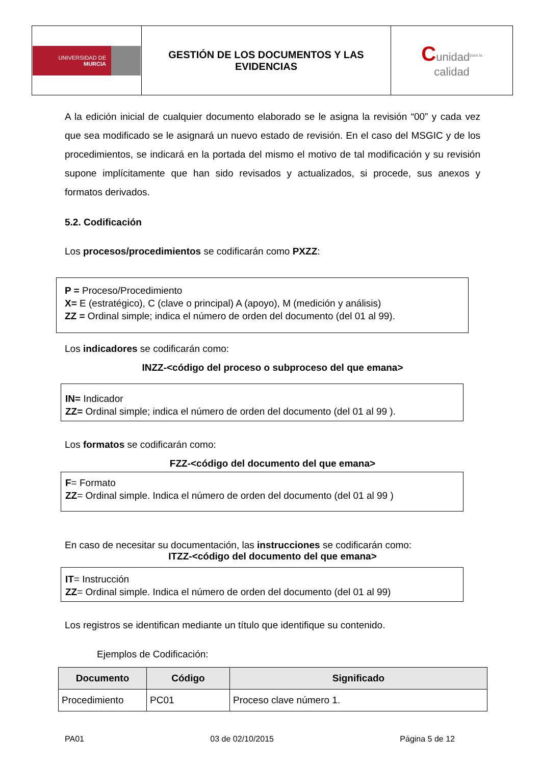| UNIVERSIDAD DE MURCIA | GESTIÓN DE LOS DOCUMENTOS Y LAS EVIDENCIAS | C unidad<sup>para la</sup> calidad |
A la edición inicial de cualquier documento elaborado se le asigna la revisión “00” y cada vez que sea modificado se le asignará un nuevo estado de revisión. En el caso del MSGIC y de los procedimientos, se indicará en la portada del mismo el motivo de tal modificación y su revisión supone implícitamente que han sido revisados y actualizados, si procede, sus anexos y formatos derivados.
5.2. Codificación
Los procesos/procedimientos se codificarán como PXZZ:
P = Proceso/Procedimiento
X= E (estratégico), C (clave o principal) A (apoyo), M (medición y análisis)
ZZ = Ordinal simple; indica el número de orden del documento (del 01 al 99).
Los indicadores se codificarán como:
INZZ-<código del proceso o subproceso del que emana>
IN= Indicador
ZZ= Ordinal simple; indica el número de orden del documento (del 01 al 99 ).
Los formatos se codificarán como:
FZZ-<código del documento del que emana>
F= Formato
ZZ= Ordinal simple. Indica el número de orden del documento (del 01 al 99 )
En caso de necesitar su documentación, las instrucciones se codificarán como:
ITZZ-<código del documento del que emana>
IT= Instrucción
ZZ= Ordinal simple. Indica el número de orden del documento (del 01 al 99)
Los registros se identifican mediante un título que identifique su contenido.
Ejemplos de Codificación:
| Documento | Código | Significado |
| --- | --- | --- |
| Procedimiento | PC01 | Proceso clave número 1. |
PA01 03 de 02/10/2015 Página 5 de 12